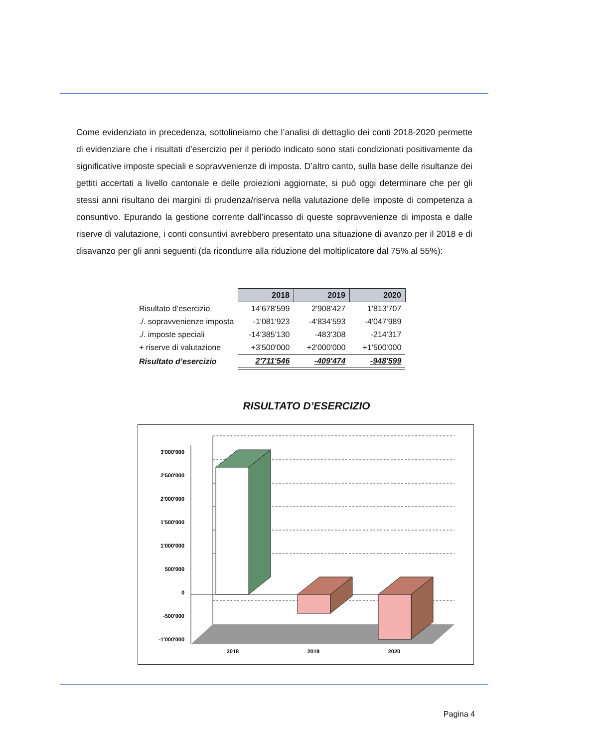Come evidenziato in precedenza, sottolineiamo che l’analisi di dettaglio dei conti 2018-2020 permette di evidenziare che i risultati d’esercizio per il periodo indicato sono stati condizionati positivamente da significative imposte speciali e sopravvenienze di imposta. D’altro canto, sulla base delle risultanze dei gettiti accertati a livello cantonale e delle proiezioni aggiornate, si può oggi determinare che per gli stessi anni risultano dei margini di prudenza/riserva nella valutazione delle imposte di competenza a consuntivo. Epurando la gestione corrente dall’incasso di queste sopravvenienze di imposta e dalle riserve di valutazione, i conti consuntivi avrebbero presentato una situazione di avanzo per il 2018 e di disavanzo per gli anni seguenti (da ricondurre alla riduzione del moltiplicatore dal 75% al 55%):
| | 2018 | 2019 | 2020 |
| Risultato d’esercizio | 14'678'599 | 2'908'427 | 1'813'707 |
| ./. sopravvenienze imposta | -1'081'923 | -4'834'593 | -4'047'989 |
| ./. imposte speciali | -14'385'130 | -483'308 | -214'317 |
| + riserve di valutazione | +3'500'000 | +2'000'000 | +1'500'000 |
| Risultato d’esercizio | 2'711'546 | -409'474 | -948'599 |
RISULTATO D’ESERCIZIO
3'000'000
2'500'000
2'000'000
1'500'000
1'000'000
500'000
0
-500'000
-1'000'000
2018
2019
2020
Pagina 4